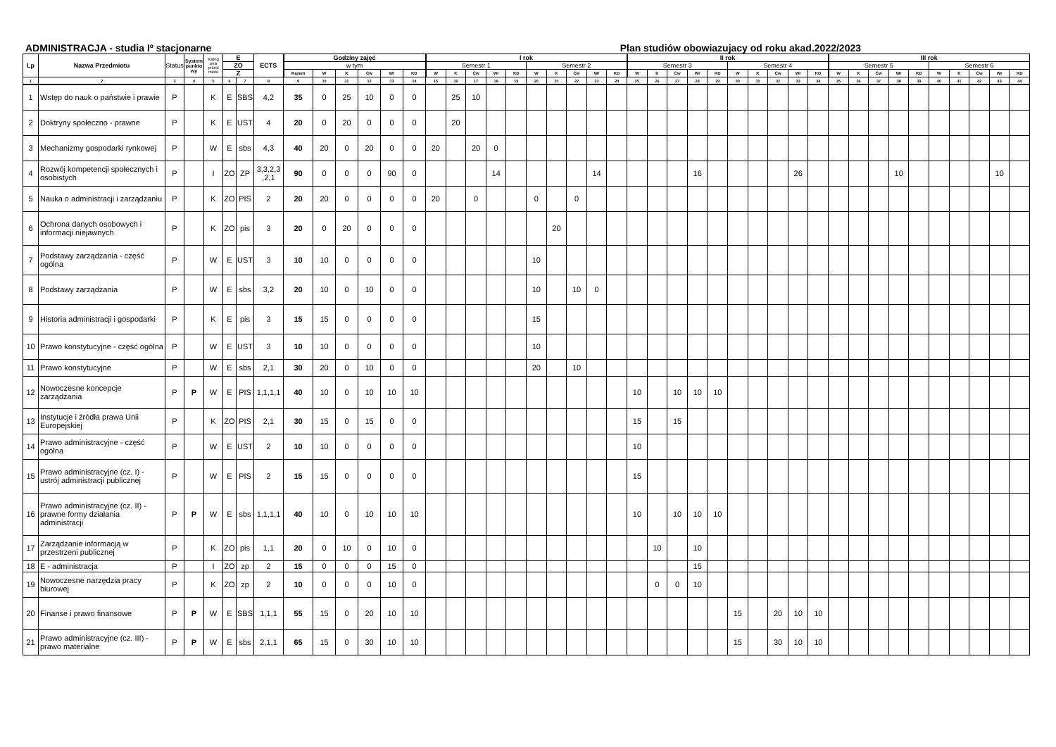ADMINISTRACJA - studia Iº stacjonarne Plan studiów obowiazujacy od roku akad.2022/2023
| Lp | Nazwa Przedmiotu | Status | System punkto wy | Kateg oria przed miotu | E | | ECTS | Godziny zajęć | | | | | | I rok | | | | | | | | | | II rok | | | | | | | | | | III rok | | | | | | | | | |
| --- | --- | --- | --- | --- | --- | --- | --- | --- | --- | --- | --- | --- | --- | --- | --- | --- | --- | --- | --- | --- | --- | --- | --- | --- | --- | --- | --- | --- | --- | --- | --- | --- | --- | --- | --- | --- | --- | --- | --- | --- | --- | --- | --- |
| | | | | | ZO | | | w tym | | | | | | Semestr 1 | | | | | Semestr 2 | | | | | Semestr 3 | | | | | Semestr 4 | | | | | Semestr 5 | | | | | Semestr 6 | | | | |
| | | | | | Z | | | Razem | W | K | Ćw | Wr | KD | W | K | Ćw | Wr | KD | W | K | Ćw | Wr | KD | W | K | Ćw | Wr | KD | W | K | Ćw | Wr | KD | W | K | Ćw | Wr | KD | W | K | Ćw | Wr | KD |
| 1 | 2 | 3 | 4 | 5 | 6 | 7 | 8 | 9 | 10 | 11 | 12 | 13 | 14 | 15 | 16 | 17 | 18 | 19 | 20 | 21 | 22 | 23 | 24 | 25 | 26 | 27 | 28 | 29 | 30 | 31 | 32 | 33 | 34 | 35 | 36 | 37 | 38 | 39 | 40 | 41 | 42 | 43 | 44 |
| 1 | Wstęp do nauk o państwie i prawie | P | | K | E | SBS | 4,2 | 35 | 0 | 25 | 10 | 0 | 0 | | 25 | 10 | | | | | | | | | | | | | | | | | | | | | | | | | | | |
| 2 | Doktryny społeczno - prawne | P | | K | E | UST | 4 | 20 | 0 | 20 | 0 | 0 | 0 | | 20 | | | | | | | | | | | | | | | | | | | | | | | | | | | | |
| 3 | Mechanizmy gospodarki rynkowej | P | | W | E | sbs | 4,3 | 40 | 20 | 0 | 20 | 0 | 0 | 20 | | 20 | 0 | | | | | | | | | | | | | | | | | | | | | | | | | | |
| 4 | Rozwój kompetencji społecznych i osobistych | P | | I | ZO | ZP | 3,3,2,3 ,2,1 | 90 | 0 | 0 | 0 | 90 | 0 | | | | 14 | | | | | 14 | | | | | 16 | | | | | 26 | | | | | 10 | | | | | 10 | |
| 5 | Nauka o administracji i zarządzaniu | P | | K | ZO | PIS | 2 | 20 | 20 | 0 | 0 | 0 | 0 | 20 | | 0 | | | 0 | | 0 | | | | | | | | | | | | | | | | | | | | | | |
| 6 | Ochrona danych osobowych i informacji niejawnych | P | | K | ZO | pis | 3 | 20 | 0 | 20 | 0 | 0 | 0 | | | | | | | 20 | | | | | | | | | | | | | | | | | | | | | | | |
| 7 | Podstawy zarządzania - część ogólna | P | | W | E | UST | 3 | 10 | 10 | 0 | 0 | 0 | 0 | | | | | | 10 | | | | | | | | | | | | | | | | | | | | | | | | |
| 8 | Podstawy zarządzania | P | | W | E | sbs | 3,2 | 20 | 10 | 0 | 10 | 0 | 0 | | | | | | 10 | | 10 | 0 | | | | | | | | | | | | | | | | | | | | | |
| 9 | Historia administracji i gospodarki | P | | K | E | pis | 3 | 15 | 15 | 0 | 0 | 0 | 0 | | | | | | 15 | | | | | | | | | | | | | | | | | | | | | | | | |
| 10 | Prawo konstytucyjne - część ogólna | P | | W | E | UST | 3 | 10 | 10 | 0 | 0 | 0 | 0 | | | | | | 10 | | | | | | | | | | | | | | | | | | | | | | | | |
| 11 | Prawo konstytucyjne | P | | W | E | sbs | 2,1 | 30 | 20 | 0 | 10 | 0 | 0 | | | | | | 20 | | 10 | | | | | | | | | | | | | | | | | | | | | | |
| 12 | Nowoczesne koncepcje zarządzania | P | P | W | E | PIS | 1,1,1,1 | 40 | 10 | 0 | 10 | 10 | 10 | | | | | | | | | | | 10 | | 10 | 10 | 10 | | | | | | | | | | | | | | | |
| 13 | Instytucje i źródła prawa Unii Europejskiej | P | | K | ZO | PIS | 2,1 | 30 | 15 | 0 | 15 | 0 | 0 | | | | | | | | | | | 15 | | 15 | | | | | | | | | | | | | | | | | |
| 14 | Prawo administracyjne - część ogólna | P | | W | E | UST | 2 | 10 | 10 | 0 | 0 | 0 | 0 | | | | | | | | | | | 10 | | | | | | | | | | | | | | | | | | | |
| 15 | Prawo administracyjne (cz. I) - ustrój administracji publicznej | P | | W | E | PIS | 2 | 15 | 15 | 0 | 0 | 0 | 0 | | | | | | | | | | | 15 | | | | | | | | | | | | | | | | | | | |
| 16 | Prawo administracyjne (cz. II) - prawne formy działania administracji | P | P | W | E | sbs | 1,1,1,1 | 40 | 10 | 0 | 10 | 10 | 10 | | | | | | | | | | | 10 | | 10 | 10 | 10 | | | | | | | | | | | | | | | |
| 17 | Zarządzanie informacją w przestrzeni publicznej | P | | K | ZO | pis | 1,1 | 20 | 0 | 10 | 0 | 10 | 0 | | | | | | | | | | | | 10 | | 10 | | | | | | | | | | | | | | | | |
| 18 | E - administracja | P | | I | ZO | zp | 2 | 15 | 0 | 0 | 0 | 15 | 0 | | | | | | | | | | | | | | 15 | | | | | | | | | | | | | | | | |
| 19 | Nowoczesne narzędzia pracy biurowej | P | | K | ZO | zp | 2 | 10 | 0 | 0 | 0 | 10 | 0 | | | | | | | | | | | | 0 | 0 | 10 | | | | | | | | | | | | | | | | |
| 20 | Finanse i prawo finansowe | P | P | W | E | SBS | 1,1,1 | 55 | 15 | 0 | 20 | 10 | 10 | | | | | | | | | | | | | | | | 15 | | 20 | 10 | 10 | | | | | | | | | | |
| 21 | Prawo administracyjne (cz. III) - prawo materialne | P | P | W | E | sbs | 2,1,1 | 65 | 15 | 0 | 30 | 10 | 10 | | | | | | | | | | | | | | | | 15 | | 30 | 10 | 10 | | | | | | | | | | |